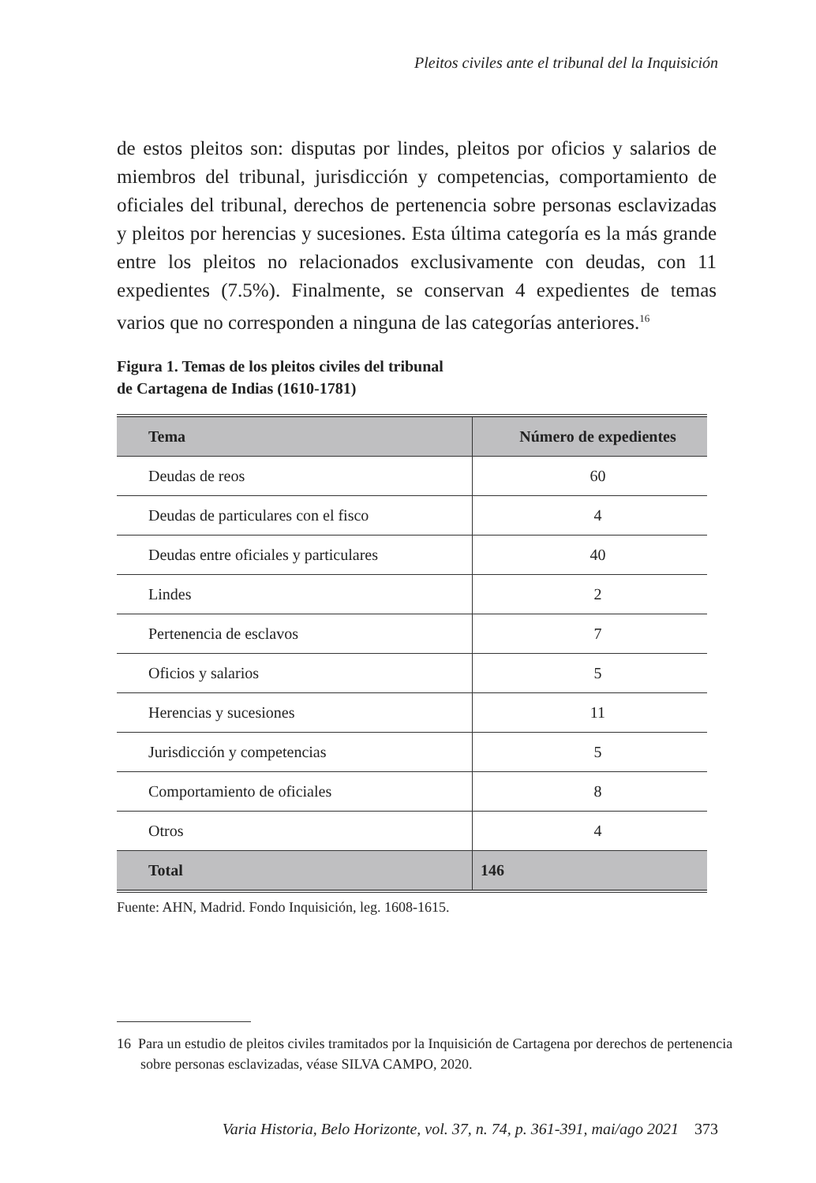Pleitos civiles ante el tribunal del la Inquisición
de estos pleitos son: disputas por lindes, pleitos por oficios y salarios de miembros del tribunal, jurisdicción y competencias, comportamiento de oficiales del tribunal, derechos de pertenencia sobre personas esclaviza­das y pleitos por herencias y sucesiones. Esta última categoría es la más grande entre los pleitos no relacionados exclusivamente con deudas, con 11 expedientes (7.5%). Finalmente, se conservan 4 expedientes de temas varios que no corresponden a ninguna de las categorías anteriores.<sup>16</sup>
Figura 1. Temas de los pleitos civiles del tribunal
de Cartagena de Indias (1610-1781)
| Tema | Número de expedientes |
| --- | --- |
| Deudas de reos | 60 |
| Deudas de particulares con el fisco | 4 |
| Deudas entre oficiales y particulares | 40 |
| Lindes | 2 |
| Pertenencia de esclavos | 7 |
| Oficios y salarios | 5 |
| Herencias y sucesiones | 11 |
| Jurisdicción y competencias | 5 |
| Comportamiento de oficiales | 8 |
| Otros | 4 |
| Total | 146 |
Fuente: AHN, Madrid. Fondo Inquisición, leg. 1608-1615.
16 Para un estudio de pleitos civiles tramitados por la Inquisición de Cartagena por derechos de pertenencia sobre personas esclavizadas, véase SILVA CAMPO, 2020.
Varia Historia, Belo Horizonte, vol. 37, n. 74, p. 361-391, mai/ago 2021 373